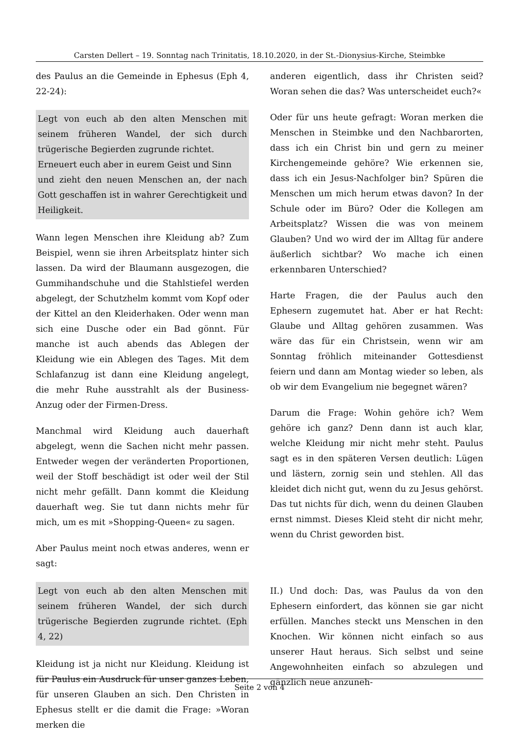Carsten Dellert – 19. Sonntag nach Trinitatis, 18.10.2020, in der St.-Dionysius-Kirche, Steimbke
des Paulus an die Gemeinde in Ephesus (Eph 4, 22-24):
Legt von euch ab den alten Menschen mit seinem früheren Wandel, der sich durch trügerische Begierden zugrunde richtet.
Erneuert euch aber in eurem Geist und Sinn
und zieht den neuen Menschen an, der nach Gott geschaffen ist in wahrer Gerechtigkeit und Heiligkeit.
Wann legen Menschen ihre Kleidung ab? Zum Beispiel, wenn sie ihren Arbeitsplatz hinter sich lassen. Da wird der Blaumann ausgezogen, die Gummihandschuhe und die Stahlstiefel werden abgelegt, der Schutzhelm kommt vom Kopf oder der Kittel an den Kleiderhaken. Oder wenn man sich eine Dusche oder ein Bad gönnt. Für manche ist auch abends das Ablegen der Kleidung wie ein Ablegen des Tages. Mit dem Schlafanzug ist dann eine Kleidung angelegt, die mehr Ruhe ausstrahlt als der Business-Anzug oder der Firmen-Dress.
Manchmal wird Kleidung auch dauerhaft abgelegt, wenn die Sachen nicht mehr passen. Entweder wegen der veränderten Proportionen, weil der Stoff beschädigt ist oder weil der Stil nicht mehr gefällt. Dann kommt die Kleidung dauerhaft weg. Sie tut dann nichts mehr für mich, um es mit »Shopping-Queen« zu sagen.
Aber Paulus meint noch etwas anderes, wenn er sagt:
Legt von euch ab den alten Menschen mit seinem früheren Wandel, der sich durch trügerische Begierden zugrunde richtet. (Eph 4, 22)
Kleidung ist ja nicht nur Kleidung. Kleidung ist für Paulus ein Ausdruck für unser ganzes Leben, für unseren Glauben an sich. Den Christen in Ephesus stellt er die damit die Frage: »Woran merken die
anderen eigentlich, dass ihr Christen seid? Woran sehen die das? Was unterscheidet euch?«
Oder für uns heute gefragt: Woran merken die Menschen in Steimbke und den Nachbarorten, dass ich ein Christ bin und gern zu meiner Kirchengemeinde gehöre? Wie erkennen sie, dass ich ein Jesus-Nachfolger bin? Spüren die Menschen um mich herum etwas davon? In der Schule oder im Büro? Oder die Kollegen am Arbeitsplatz? Wissen die was von meinem Glauben? Und wo wird der im Alltag für andere äußerlich sichtbar? Wo mache ich einen erkennbaren Unterschied?
Harte Fragen, die der Paulus auch den Ephesern zugemutet hat. Aber er hat Recht: Glaube und Alltag gehören zusammen. Was wäre das für ein Christsein, wenn wir am Sonntag fröhlich miteinander Gottesdienst feiern und dann am Montag wieder so leben, als ob wir dem Evangelium nie begegnet wären?
Darum die Frage: Wohin gehöre ich? Wem gehöre ich ganz? Denn dann ist auch klar, welche Kleidung mir nicht mehr steht. Paulus sagt es in den späteren Versen deutlich: Lügen und lästern, zornig sein und stehlen. All das kleidet dich nicht gut, wenn du zu Jesus gehörst. Das tut nichts für dich, wenn du deinen Glauben ernst nimmst. Dieses Kleid steht dir nicht mehr, wenn du Christ geworden bist.
II.) Und doch: Das, was Paulus da von den Ephesern einfordert, das können sie gar nicht erfüllen. Manches steckt uns Menschen in den Knochen. Wir können nicht einfach so aus unserer Haut heraus. Sich selbst und seine Angewohnheiten einfach so abzulegen und gänzlich neue anzuneh-
Seite 2 von 4